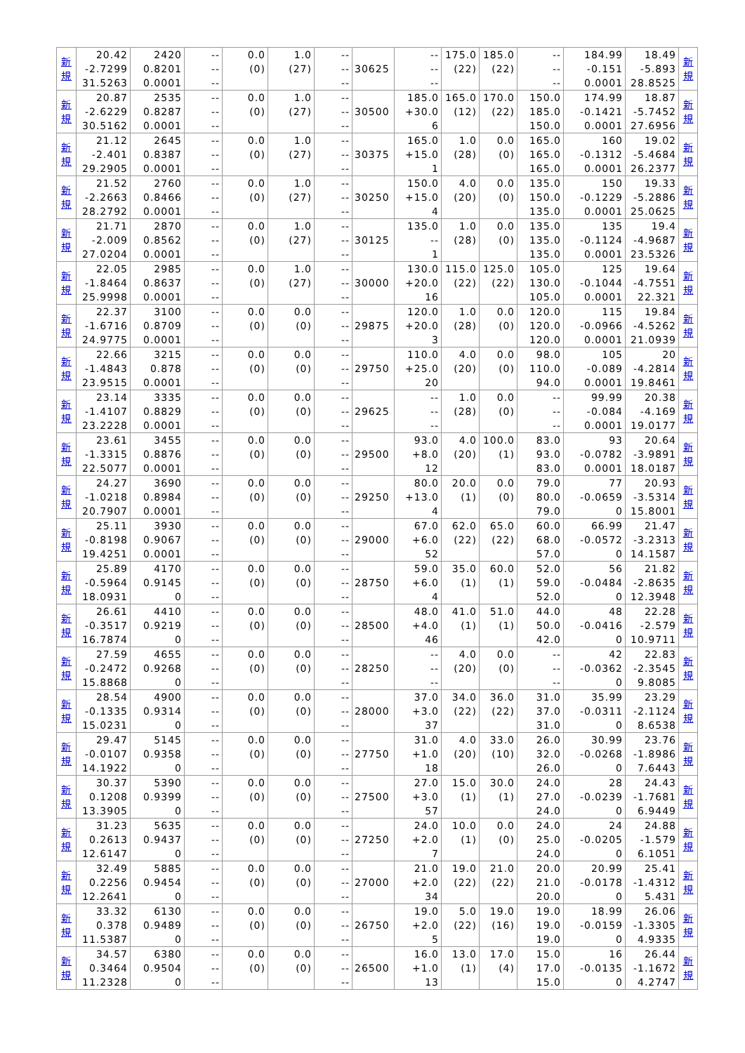| 新 規 | 20.42 -2.7299 31.5263 | 2420 0.8201 0.0001 | -- -- -- | 0.0 (0) | 1.0 (27) | -- -- -- | 30625 | -- -- -- | 175.0 (22) | 185.0 (22) | -- -- -- | 184.99 -0.151 0.0001 | 18.49 -5.893 28.8525 | 新 規 |
| 新 規 | 20.87 -2.6229 30.5162 | 2535 0.8287 0.0001 | -- -- -- | 0.0 (0) | 1.0 (27) | -- -- -- | 30500 | 185.0 +30.0 6 | 165.0 (12) | 170.0 (22) | 150.0 185.0 150.0 | 174.99 -0.1421 0.0001 | 18.87 -5.7452 27.6956 | 新 規 |
| 新 規 | 21.12 -2.401 29.2905 | 2645 0.8387 0.0001 | -- -- -- | 0.0 (0) | 1.0 (27) | -- -- -- | 30375 | 165.0 +15.0 1 | 1.0 (28) | 0.0 (0) | 165.0 165.0 165.0 | 160 -0.1312 0.0001 | 19.02 -5.4684 26.2377 | 新 規 |
| 新 規 | 21.52 -2.2663 28.2792 | 2760 0.8466 0.0001 | -- -- -- | 0.0 (0) | 1.0 (27) | -- -- -- | 30250 | 150.0 +15.0 4 | 4.0 (20) | 0.0 (0) | 135.0 150.0 135.0 | 150 -0.1229 0.0001 | 19.33 -5.2886 25.0625 | 新 規 |
| 新 規 | 21.71 -2.009 27.0204 | 2870 0.8562 0.0001 | -- -- -- | 0.0 (0) | 1.0 (27) | -- -- -- | 30125 | 135.0 -- 1 | 1.0 (28) | 0.0 (0) | 135.0 135.0 135.0 | 135 -0.1124 0.0001 | 19.4 -4.9687 23.5326 | 新 規 |
| 新 規 | 22.05 -1.8464 25.9998 | 2985 0.8637 0.0001 | -- -- -- | 0.0 (0) | 1.0 (27) | -- -- -- | 30000 | 130.0 +20.0 16 | 115.0 (22) | 125.0 (22) | 105.0 130.0 105.0 | 125 -0.1044 0.0001 | 19.64 -4.7551 22.321 | 新 規 |
| 新 規 | 22.37 -1.6716 24.9775 | 3100 0.8709 0.0001 | -- -- -- | 0.0 (0) | 0.0 (0) | -- -- -- | 29875 | 120.0 +20.0 3 | 1.0 (28) | 0.0 (0) | 120.0 120.0 120.0 | 115 -0.0966 0.0001 | 19.84 -4.5262 21.0939 | 新 規 |
| 新 規 | 22.66 -1.4843 23.9515 | 3215 0.878 0.0001 | -- -- -- | 0.0 (0) | 0.0 (0) | -- -- -- | 29750 | 110.0 +25.0 20 | 4.0 (20) | 0.0 (0) | 98.0 110.0 94.0 | 105 -0.089 0.0001 | 20 -4.2814 19.8461 | 新 規 |
| 新 規 | 23.14 -1.4107 23.2228 | 3335 0.8829 0.0001 | -- -- -- | 0.0 (0) | 0.0 (0) | -- -- -- | 29625 | -- -- -- | 1.0 (28) | 0.0 (0) | -- -- -- | 99.99 -0.084 0.0001 | 20.38 -4.169 19.0177 | 新 規 |
| 新 規 | 23.61 -1.3315 22.5077 | 3455 0.8876 0.0001 | -- -- -- | 0.0 (0) | 0.0 (0) | -- -- -- | 29500 | 93.0 +8.0 12 | 4.0 (20) | 100.0 (1) | 83.0 93.0 83.0 | 93 -0.0782 0.0001 | 20.64 -3.9891 18.0187 | 新 規 |
| 新 規 | 24.27 -1.0218 20.7907 | 3690 0.8984 0.0001 | -- -- -- | 0.0 (0) | 0.0 (0) | -- -- -- | 29250 | 80.0 +13.0 4 | 20.0 (1) | 0.0 (0) | 79.0 80.0 79.0 | 77 -0.0659 0 | 20.93 -3.5314 15.8001 | 新 規 |
| 新 規 | 25.11 -0.8198 19.4251 | 3930 0.9067 0.0001 | -- -- -- | 0.0 (0) | 0.0 (0) | -- -- -- | 29000 | 67.0 +6.0 52 | 62.0 (22) | 65.0 (22) | 60.0 68.0 57.0 | 66.99 -0.0572 0 | 21.47 -3.2313 14.1587 | 新 規 |
| 新 規 | 25.89 -0.5964 18.0931 | 4170 0.9145 0 | -- -- -- | 0.0 (0) | 0.0 (0) | -- -- -- | 28750 | 59.0 +6.0 4 | 35.0 (1) | 60.0 (1) | 52.0 59.0 52.0 | 56 -0.0484 0 | 21.82 -2.8635 12.3948 | 新 規 |
| 新 規 | 26.61 -0.3517 16.7874 | 4410 0.9219 0 | -- -- -- | 0.0 (0) | 0.0 (0) | -- -- -- | 28500 | 48.0 +4.0 46 | 41.0 (1) | 51.0 (1) | 44.0 50.0 42.0 | 48 -0.0416 0 | 22.28 -2.579 10.9711 | 新 規 |
| 新 規 | 27.59 -0.2472 15.8868 | 4655 0.9268 0 | -- -- -- | 0.0 (0) | 0.0 (0) | -- -- -- | 28250 | -- -- -- | 4.0 (20) | 0.0 (0) | -- -- -- | 42 -0.0362 0 | 22.83 -2.3545 9.8085 | 新 規 |
| 新 規 | 28.54 -0.1335 15.0231 | 4900 0.9314 0 | -- -- -- | 0.0 (0) | 0.0 (0) | -- -- -- | 28000 | 37.0 +3.0 37 | 34.0 (22) | 36.0 (22) | 31.0 37.0 31.0 | 35.99 -0.0311 0 | 23.29 -2.1124 8.6538 | 新 規 |
| 新 規 | 29.47 -0.0107 14.1922 | 5145 0.9358 0 | -- -- -- | 0.0 (0) | 0.0 (0) | -- -- -- | 27750 | 31.0 +1.0 18 | 4.0 (20) | 33.0 (10) | 26.0 32.0 26.0 | 30.99 -0.0268 0 | 23.76 -1.8986 7.6443 | 新 規 |
| 新 規 | 30.37 0.1208 13.3905 | 5390 0.9399 0 | -- -- -- | 0.0 (0) | 0.0 (0) | -- -- -- | 27500 | 27.0 +3.0 57 | 15.0 (1) | 30.0 (1) | 24.0 27.0 24.0 | 28 -0.0239 0 | 24.43 -1.7681 6.9449 | 新 規 |
| 新 規 | 31.23 0.2613 12.6147 | 5635 0.9437 0 | -- -- -- | 0.0 (0) | 0.0 (0) | -- -- -- | 27250 | 24.0 +2.0 7 | 10.0 (1) | 0.0 (0) | 24.0 25.0 24.0 | 24 -0.0205 0 | 24.88 -1.579 6.1051 | 新 規 |
| 新 規 | 32.49 0.2256 12.2641 | 5885 0.9454 0 | -- -- -- | 0.0 (0) | 0.0 (0) | -- -- -- | 27000 | 21.0 +2.0 34 | 19.0 (22) | 21.0 (22) | 20.0 21.0 20.0 | 20.99 -0.0178 0 | 25.41 -1.4312 5.431 | 新 規 |
| 新 規 | 33.32 0.378 11.5387 | 6130 0.9489 0 | -- -- -- | 0.0 (0) | 0.0 (0) | -- -- -- | 26750 | 19.0 +2.0 5 | 5.0 (22) | 19.0 (16) | 19.0 19.0 19.0 | 18.99 -0.0159 0 | 26.06 -1.3305 4.9335 | 新 規 |
| 新 規 | 34.57 0.3464 11.2328 | 6380 0.9504 0 | -- -- -- | 0.0 (0) | 0.0 (0) | -- -- -- | 26500 | 16.0 +1.0 13 | 13.0 (1) | 17.0 (4) | 15.0 17.0 15.0 | 16 -0.0135 0 | 26.44 -1.1672 4.2747 | 新 規 |